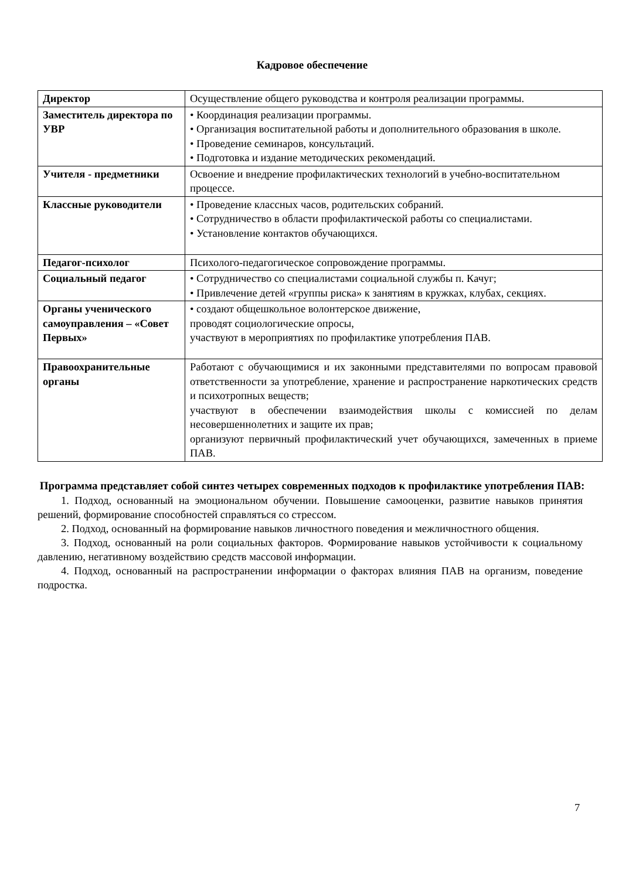Кадровое обеспечение
| Директор | Осуществление общего руководства и контроля реализации программы. |
| Заместитель директора по УВР | • Координация реализации программы. • Организация воспитательной работы и дополнительного образования в школе. • Проведение семинаров, консультаций. • Подготовка и издание методических рекомендаций. |
| Учителя - предметники | Освоение и внедрение профилактических технологий в учебно-воспитательном процессе. |
| Классные руководители | • Проведение классных часов, родительских собраний. • Сотрудничество в области профилактической работы со специалистами. • Установление контактов обучающихся. |
| Педагог-психолог | Психолого-педагогическое сопровождение программы. |
| Социальный педагог | • Сотрудничество со специалистами социальной службы п. Качуг; • Привлечение детей «группы риска» к занятиям в кружках, клубах, секциях. |
| Органы ученического самоуправления – «Совет Первых» | • создают общешкольное волонтерское движение, проводят социологические опросы, участвуют в мероприятиях по профилактике употребления ПАВ. |
| Правоохранительные органы | Работают с обучающимися и их законными представителями по вопросам правовой ответственности за употребление, хранение и распространение наркотических средств и психотропных веществ; участвуют в обеспечении взаимодействия школы с комиссией по делам несовершеннолетних и защите их прав; организуют первичный профилактический учет обучающихся, замеченных в приеме ПАВ. |
Программа представляет собой синтез четырех современных подходов к профилактике употребления ПАВ:
1. Подход, основанный на эмоциональном обучении. Повышение самооценки, развитие навыков принятия решений, формирование способностей справляться со стрессом.
2. Подход, основанный на формирование навыков личностного поведения и межличностного общения.
3. Подход, основанный на роли социальных факторов. Формирование навыков устойчивости к социальному давлению, негативному воздействию средств массовой информации.
4. Подход, основанный на распространении информации о факторах влияния ПАВ на организм, поведение подростка.
7